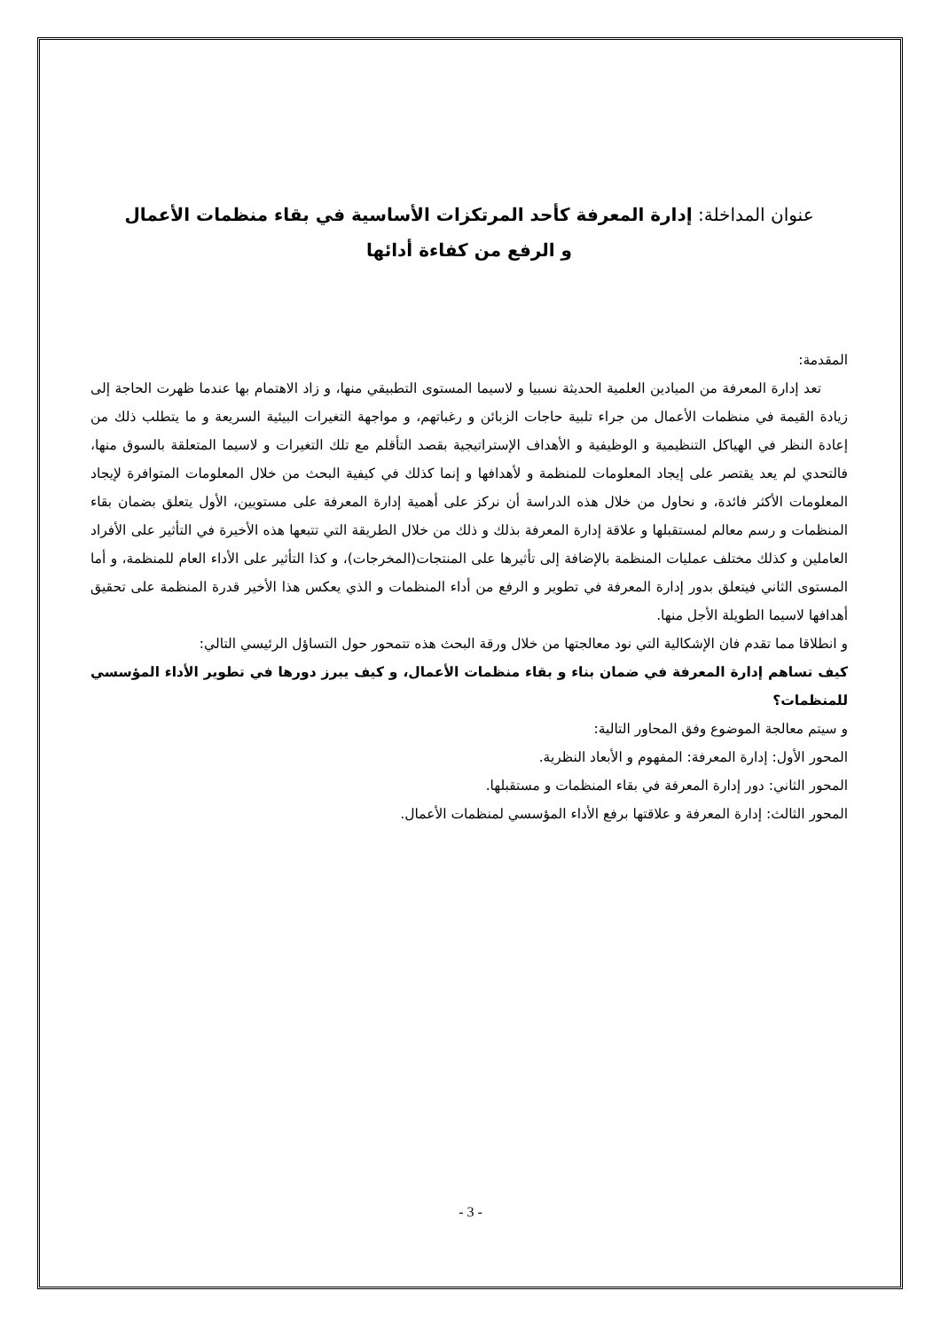عنوان المداخلة: إدارة المعرفة كأحد المرتكزات الأساسية في بقاء منظمات الأعمال
و الرفع من كفاءة أدائها
المقدمة:
تعد إدارة المعرفة من الميادين العلمية الحديثة نسبيا و لاسيما المستوى التطبيقي منها، و زاد الاهتمام بها عندما ظهرت الحاجة إلى زيادة القيمة في منظمات الأعمال من جراء تلبية حاجات الزبائن و رغباتهم، و مواجهة التغيرات البيئية السريعة و ما يتطلب ذلك من إعادة النظر في الهياكل التنظيمية و الوظيفية و الأهداف الإستراتيجية بقصد التأقلم مع تلك التغيرات و لاسيما المتعلقة بالسوق منها، فالتحدي لم يعد يقتصر على إيجاد المعلومات للمنظمة و لأهدافها و إنما كذلك في كيفية البحث من خلال المعلومات المتوافرة لإيجاد المعلومات الأكثر فائدة، و نحاول من خلال هذه الدراسة أن نركز على أهمية إدارة المعرفة على مستويين، الأول يتعلق بضمان بقاء المنظمات و رسم معالم لمستقبلها و علاقة إدارة المعرفة بذلك و ذلك من خلال الطريقة التي تتبعها هذه الأخيرة في التأثير على الأفراد العاملين و كذلك مختلف عمليات المنظمة بالإضافة إلى تأثيرها على المنتجات(المخرجات)، و كذا التأثير على الأداء العام للمنظمة، و أما المستوى الثاني فيتعلق بدور إدارة المعرفة في تطوير و الرفع من أداء المنظمات و الذي يعكس هذا الأخير قدرة المنظمة على تحقيق أهدافها لاسيما الطويلة الأجل منها.
و انطلاقا مما تقدم فان الإشكالية التي نود معالجتها من خلال ورقة البحث هذه تتمحور حول التساؤل الرئيسي التالي:
كيف تساهم إدارة المعرفة في ضمان بناء و بقاء منظمات الأعمال، و كيف يبرز دورها في تطوير الأداء المؤسسي للمنظمات؟
و سيتم معالجة الموضوع وفق المحاور التالية:
المحور الأول: إدارة المعرفة: المفهوم و الأبعاد النظرية.
المحور الثاني: دور إدارة المعرفة في بقاء المنظمات و مستقبلها.
المحور الثالث: إدارة المعرفة و علاقتها برفع الأداء المؤسسي لمنظمات الأعمال.
- 3 -